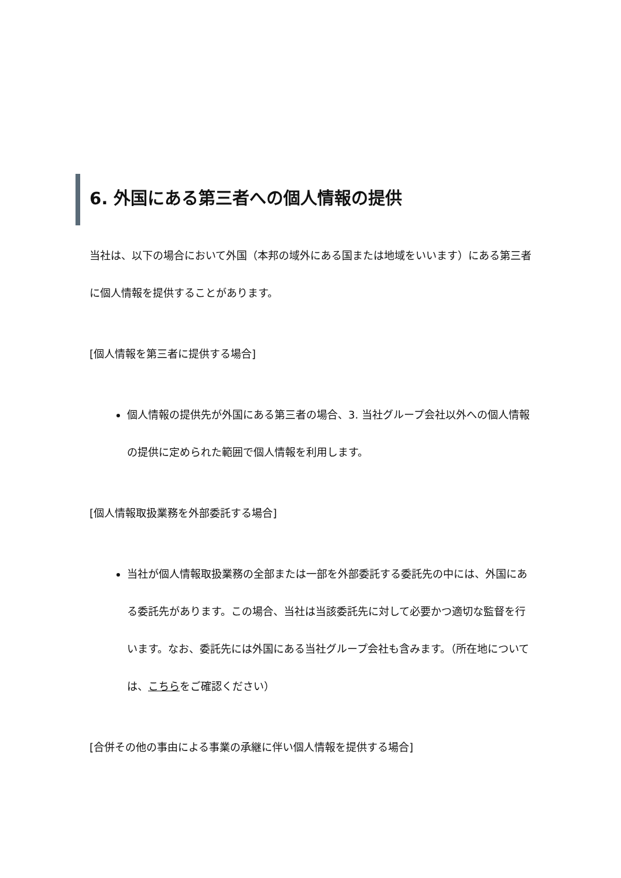6. 外国にある第三者への個人情報の提供
当社は、以下の場合において外国（本邦の域外にある国または地域をいいます）にある第三者に個人情報を提供することがあります。
[個人情報を第三者に提供する場合]
個人情報の提供先が外国にある第三者の場合、3. 当社グループ会社以外への個人情報の提供に定められた範囲で個人情報を利用します。
[個人情報取扱業務を外部委託する場合]
当社が個人情報取扱業務の全部または一部を外部委託する委託先の中には、外国にある委託先があります。この場合、当社は当該委託先に対して必要かつ適切な監督を行います。なお、委託先には外国にある当社グループ会社も含みます。（所在地については、こちらをご確認ください）
[合併その他の事由による事業の承継に伴い個人情報を提供する場合]